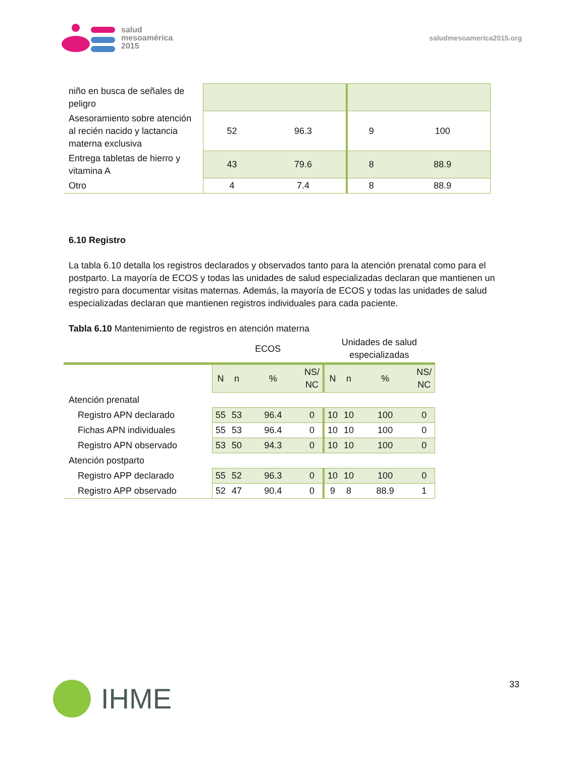salud
mesoamérica
2015
saludmesoamerica2015.org
| niño en busca de señales de peligro | | | | |
| Asesoramiento sobre atención al recién nacido y lactancia materna exclusiva | 52 | 96.3 | 9 | 100 |
| Entrega tabletas de hierro y vitamina A | 43 | 79.6 | 8 | 88.9 |
| Otro | 4 | 7.4 | 8 | 88.9 |
6.10 Registro
La tabla 6.10 detalla los registros declarados y observados tanto para la atención prenatal como para el postparto. La mayoría de ECOS y todas las unidades de salud especializadas declaran que mantienen un registro para documentar visitas maternas. Además, la mayoría de ECOS y todas las unidades de salud especializadas declaran que mantienen registros individuales para cada paciente.
Tabla 6.10 Mantenimiento de registros en atención materna
| | ECOS | | | | Unidades de salud especializadas | | | |
| --- | --- | --- | --- | --- | --- | --- | --- | --- |
| | N | n | % | NS/ NC | N | n | % | NS/ NC |
| Atención prenatal | | | | | | | | |
| Registro APN declarado | 55 | 53 | 96.4 | 0 | 10 | 10 | 100 | 0 |
| Fichas APN individuales | 55 | 53 | 96.4 | 0 | 10 | 10 | 100 | 0 |
| Registro APN observado | 53 | 50 | 94.3 | 0 | 10 | 10 | 100 | 0 |
| Atención postparto | | | | | | | | |
| Registro APP declarado | 55 | 52 | 96.3 | 0 | 10 | 10 | 100 | 0 |
| Registro APP observado | 52 | 47 | 90.4 | 0 | 9 | 8 | 88.9 | 1 |
IHME
33